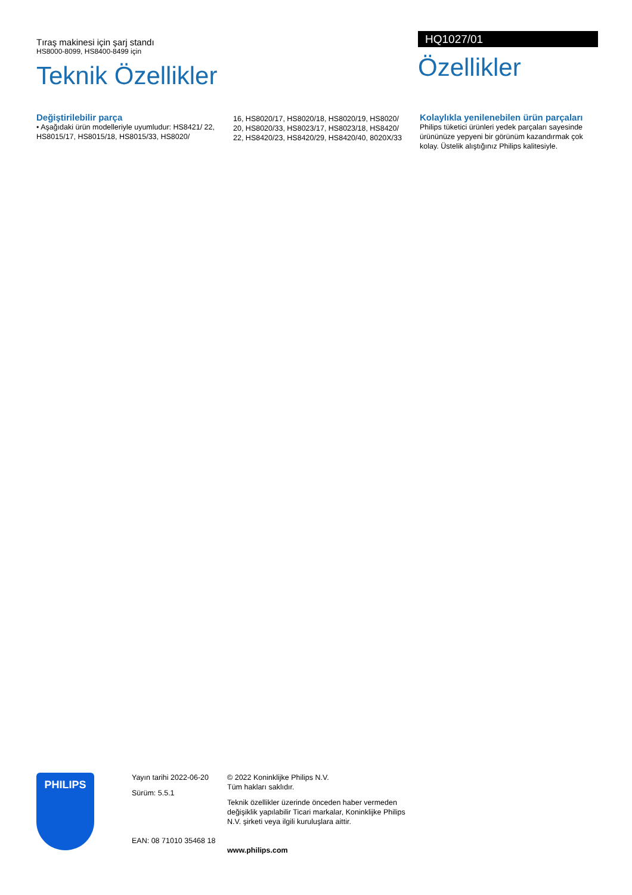Tıraş makinesi için şarj standı
HS8000-8099, HS8400-8499 için
Teknik Özellikler
HQ1027/01
Özellikler
Değiştirilebilir parça
• Aşağıdaki ürün modelleriyle uyumludur: HS8421/ 22, HS8015/17, HS8015/18, HS8015/33, HS8020/
16, HS8020/17, HS8020/18, HS8020/19, HS8020/ 20, HS8020/33, HS8023/17, HS8023/18, HS8420/ 22, HS8420/23, HS8420/29, HS8420/40, 8020X/33
Kolaylıkla yenilenebilen ürün parçaları
Philips tüketici ürünleri yedek parçaları sayesinde ürününüze yepyeni bir görünüm kazandırmak çok kolay. Üstelik alıştığınız Philips kalitesiyle.
PHILIPS
Yayın tarihi 2022-06-20
Sürüm: 5.5.1
EAN: 08 71010 35468 18
© 2022 Koninklijke Philips N.V.
Tüm hakları saklıdır.
Teknik özellikler üzerinde önceden haber vermeden değişiklik yapılabilir Ticari markalar, Koninklijke Philips N.V. şirketi veya ilgili kuruluşlara aittir.
www.philips.com